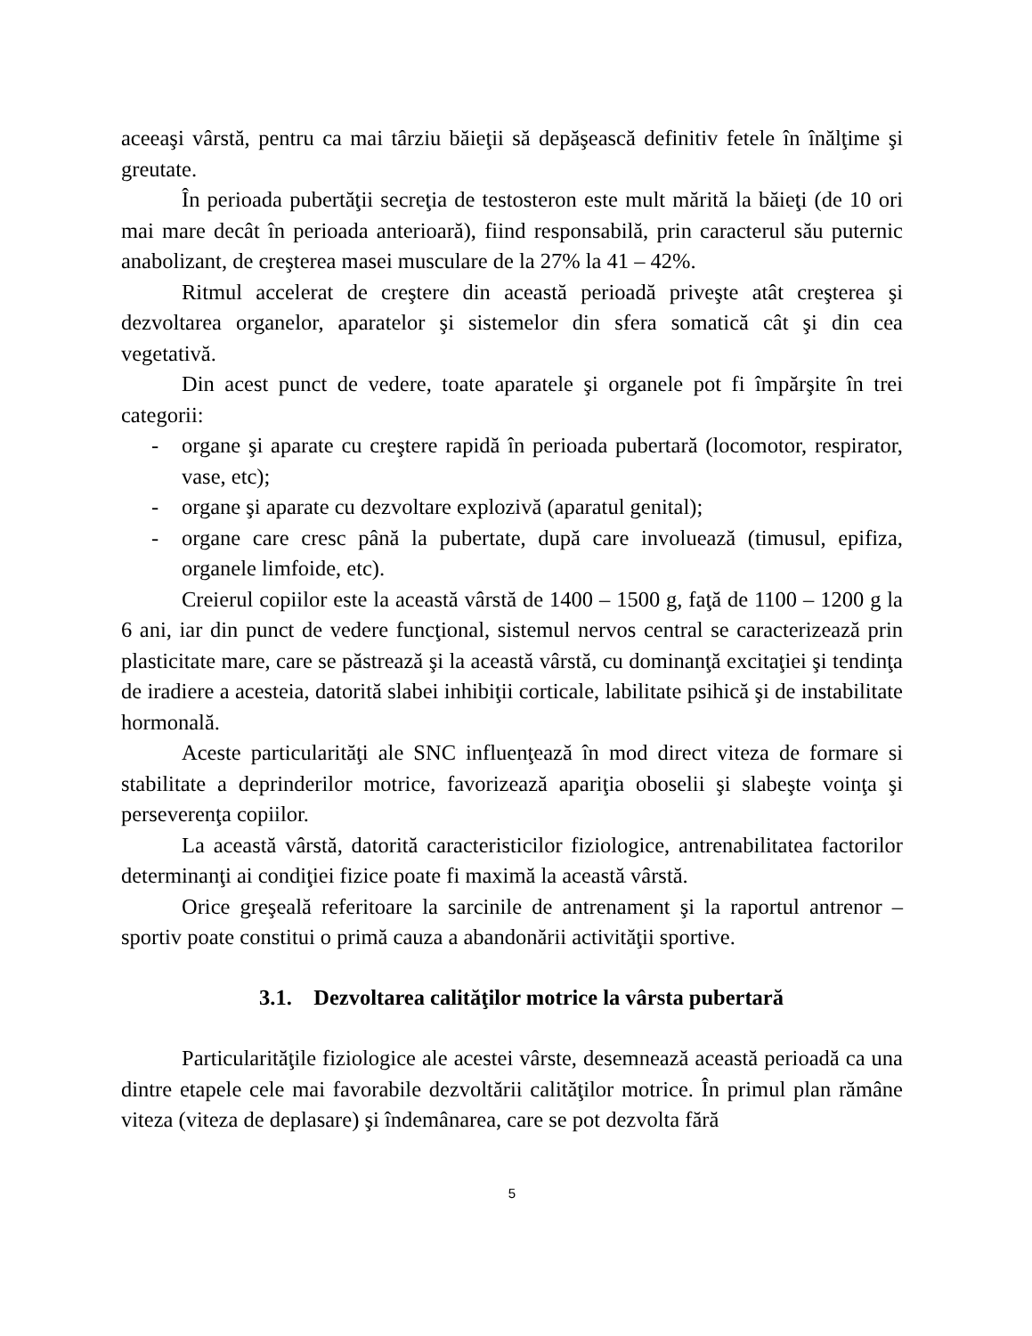aceeaşi vârstă, pentru ca mai târziu băieţii să depăşească definitiv fetele în înălţime şi greutate.
În perioada pubertăţii secreţia de testosteron este mult mărită la băieţi (de 10 ori mai mare decât în perioada anterioară), fiind responsabilă, prin caracterul său puternic anabolizant, de creşterea masei musculare de la 27% la 41 – 42%.
Ritmul accelerat de creştere din această perioadă priveşte atât creşterea şi dezvoltarea organelor, aparatelor şi sistemelor din sfera somatică cât şi din cea vegetativă.
Din acest punct de vedere, toate aparatele şi organele pot fi împărşite în trei categorii:
- organe şi aparate cu creştere rapidă în perioada pubertară (locomotor, respirator, vase, etc);
- organe şi aparate cu dezvoltare explozivă (aparatul genital);
- organe care cresc până la pubertate, după care involuează (timusul, epifiza, organele limfoide, etc).
Creierul copiilor este la această vârstă de 1400 – 1500 g, faţă de 1100 – 1200 g la 6 ani, iar din punct de vedere funcţional, sistemul nervos central se caracterizează prin plasticitate mare, care se păstrează şi la această vârstă, cu dominanţă excitaţiei şi tendinţa de iradiere a acesteia, datorită slabei inhibiţii corticale, labilitate psihică şi de instabilitate hormonală.
Aceste particularităţi ale SNC influenţează în mod direct viteza de formare si stabilitate a deprinderilor motrice, favorizează apariţia oboselii şi slabeşte voinţa şi perseverenţa copiilor.
La această vârstă, datorită caracteristicilor fiziologice, antrenabilitatea factorilor determinanţi ai condiţiei fizice poate fi maximă la această vârstă.
Orice greşeală referitoare la sarcinile de antrenament şi la raportul antrenor – sportiv poate constitui o primă cauza a abandonării activităţii sportive.
3.1. Dezvoltarea calităţilor motrice la vârsta pubertară
Particularităţile fiziologice ale acestei vârste, desemnează această perioadă ca una dintre etapele cele mai favorabile dezvoltării calităţilor motrice. În primul plan rămâne viteza (viteza de deplasare) şi îndemânarea, care se pot dezvolta fără
5